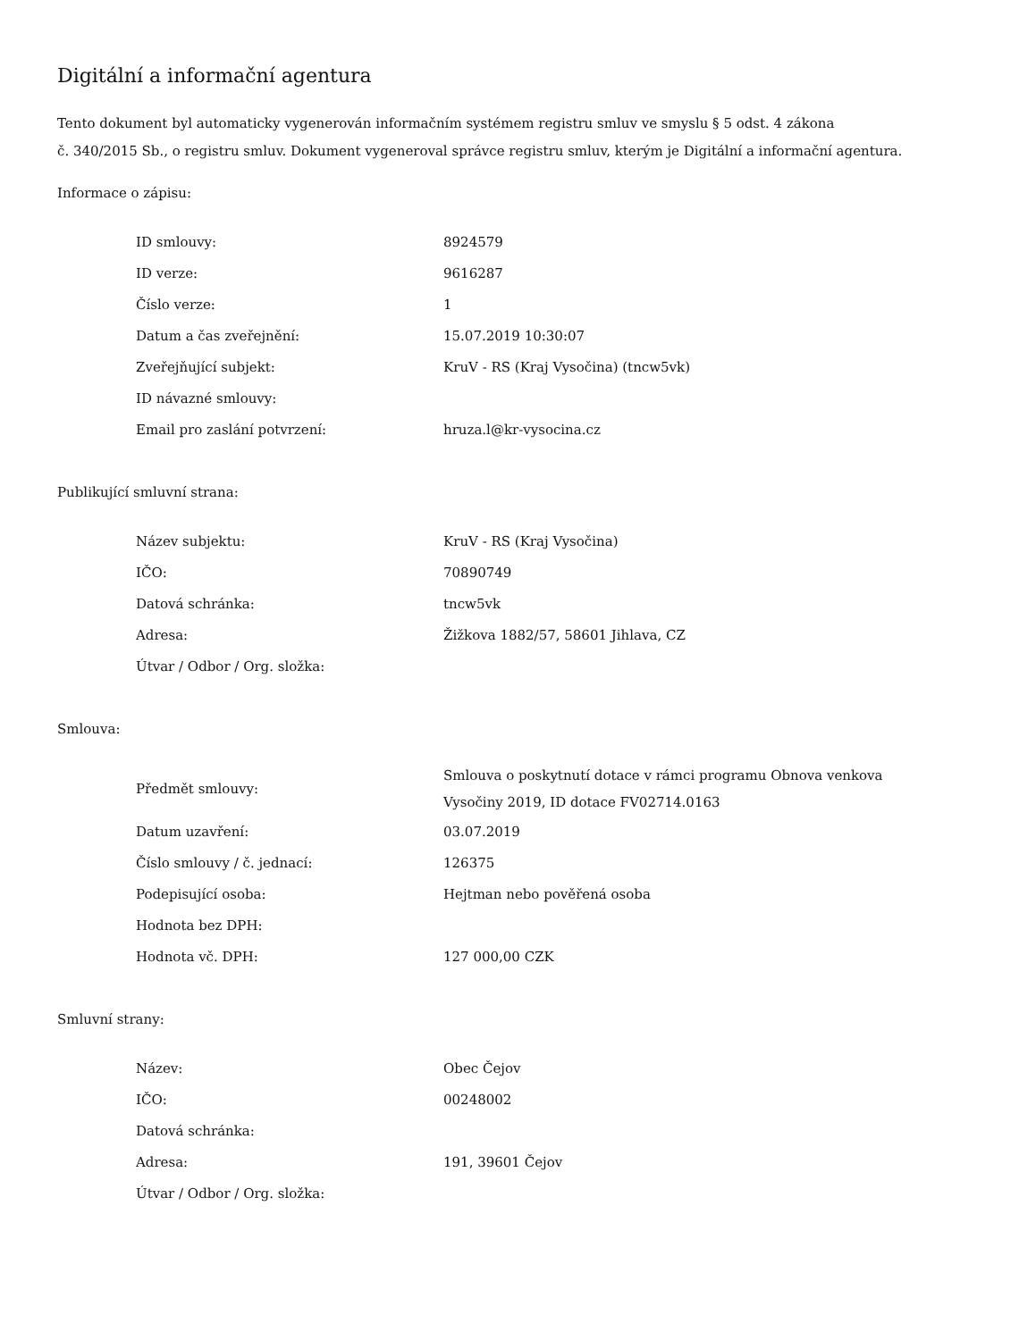Digitální a informační agentura
Tento dokument byl automaticky vygenerován informačním systémem registru smluv ve smyslu § 5 odst. 4 zákona
č. 340/2015 Sb., o registru smluv. Dokument vygeneroval správce registru smluv, kterým je Digitální a informační agentura.
Informace o zápisu:
| ID smlouvy: | 8924579 |
| ID verze: | 9616287 |
| Číslo verze: | 1 |
| Datum a čas zveřejnění: | 15.07.2019 10:30:07 |
| Zveřejňující subjekt: | KruV - RS (Kraj Vysočina) (tncw5vk) |
| ID návazné smlouvy: | |
| Email pro zaslání potvrzení: | hruza.l@kr-vysocina.cz |
Publikující smluvní strana:
| Název subjektu: | KruV - RS (Kraj Vysočina) |
| IČO: | 70890749 |
| Datová schránka: | tncw5vk |
| Adresa: | Žižkova 1882/57, 58601 Jihlava, CZ |
| Útvar / Odbor / Org. složka: | |
Smlouva:
| Předmět smlouvy: | Smlouva o poskytnutí dotace v rámci programu Obnova venkova Vysočiny 2019, ID dotace FV02714.0163 |
| Datum uzavření: | 03.07.2019 |
| Číslo smlouvy / č. jednací: | 126375 |
| Podepisující osoba: | Hejtman nebo pověřená osoba |
| Hodnota bez DPH: | |
| Hodnota vč. DPH: | 127 000,00 CZK |
Smluvní strany:
| Název: | Obec Čejov |
| IČO: | 00248002 |
| Datová schránka: | |
| Adresa: | 191, 39601 Čejov |
| Útvar / Odbor / Org. složka: | |